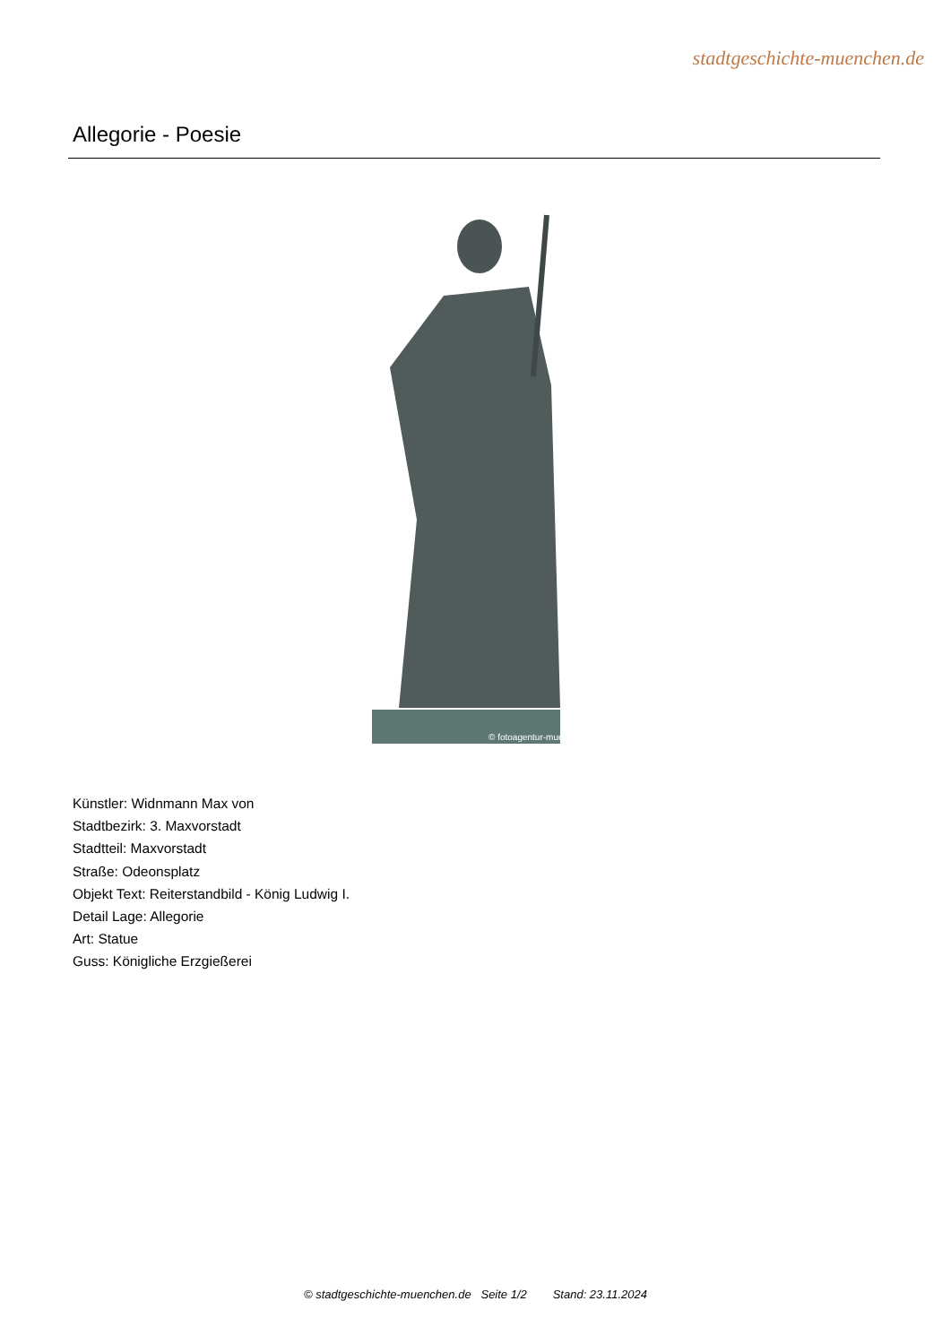stadtgeschichte-muenchen.de
Allegorie - Poesie
© fotoagentur-muenchen.de
Künstler: Widnmann Max von
Stadtbezirk: 3. Maxvorstadt
Stadtteil: Maxvorstadt
Straße: Odeonsplatz
Objekt Text: Reiterstandbild - König Ludwig I.
Detail Lage: Allegorie
Art: Statue
Guss: Königliche Erzgießerei
© stadtgeschichte-muenchen.de Seite 1/2 Stand: 23.11.2024